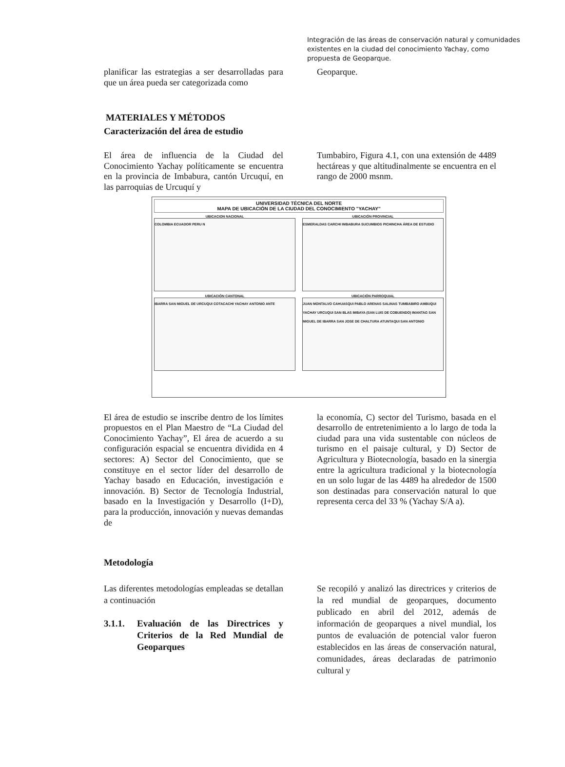Integración de las áreas de conservación natural y comunidades existentes en la ciudad del conocimiento Yachay, como propuesta de Geoparque.
planificar las estrategias a ser desarrolladas para que un área pueda ser categorizada como
Geoparque.
MATERIALES Y MÉTODOS
Caracterización del área de estudio
El área de influencia de la Ciudad del Conocimiento Yachay políticamente se encuentra en la provincia de Imbabura, cantón Urcuquí, en las parroquias de Urcuquí y
Tumbabiro, Figura 4.1, con una extensión de 4489 hectáreas y que altitudinalmente se encuentra en el rango de 2000 msnm.
UNIVERSIDAD TÉCNICA DEL NORTE
MAPA DE UBICACIÓN DE LA CIUDAD DEL CONOCIMIENTO "YACHAY"
UBICACION NACIONAL
COLOMBIA ECUADOR PERU N
UBICACIÓN PROVINCIAL
ESMERALDAS CARCHI IMBABURA SUCUMBIOS PICHINCHA ÁREA DE ESTUDIO
UBICACIÓN CANTONAL
IBARRA SAN MIGUEL DE URCUQUI COTACACHI YACHAY ANTONIO ANTE
UBICACIÓN PARROQUIAL
JUAN MONTALVO CAHUASQUI PABLO ARENAS SALINAS TUMBABIRO AMBUQUI YACHAY URCUQUI SAN BLAS IMBAYA (SAN LUIS DE COBUENDO) IMANTAG SAN MIGUEL DE IBARRA SAN JOSE DE CHALTURA ATUNTAQUI SAN ANTONIO
El área de estudio se inscribe dentro de los límites propuestos en el Plan Maestro de “La Ciudad del Conocimiento Yachay”, El área de acuerdo a su configuración espacial se encuentra dividida en 4 sectores: A) Sector del Conocimiento, que se constituye en el sector líder del desarrollo de Yachay basado en Educación, investigación e innovación. B) Sector de Tecnología Industrial, basado en la Investigación y Desarrollo (I+D), para la producción, innovación y nuevas demandas de
la economía, C) sector del Turismo, basada en el desarrollo de entretenimiento a lo largo de toda la ciudad para una vida sustentable con núcleos de turismo en el paisaje cultural, y D) Sector de Agricultura y Biotecnología, basado en la sinergia entre la agricultura tradicional y la biotecnología en un solo lugar de las 4489 ha alrededor de 1500 son destinadas para conservación natural lo que representa cerca del 33 % (Yachay S/A a).
Metodología
Las diferentes metodologías empleadas se detallan a continuación
3.1.1. Evaluación de las Directrices y Criterios de la Red Mundial de Geoparques
Se recopiló y analizó las directrices y criterios de la red mundial de geoparques, documento publicado en abril del 2012, además de información de geoparques a nivel mundial, los puntos de evaluación de potencial valor fueron establecidos en las áreas de conservación natural, comunidades, áreas declaradas de patrimonio cultural y